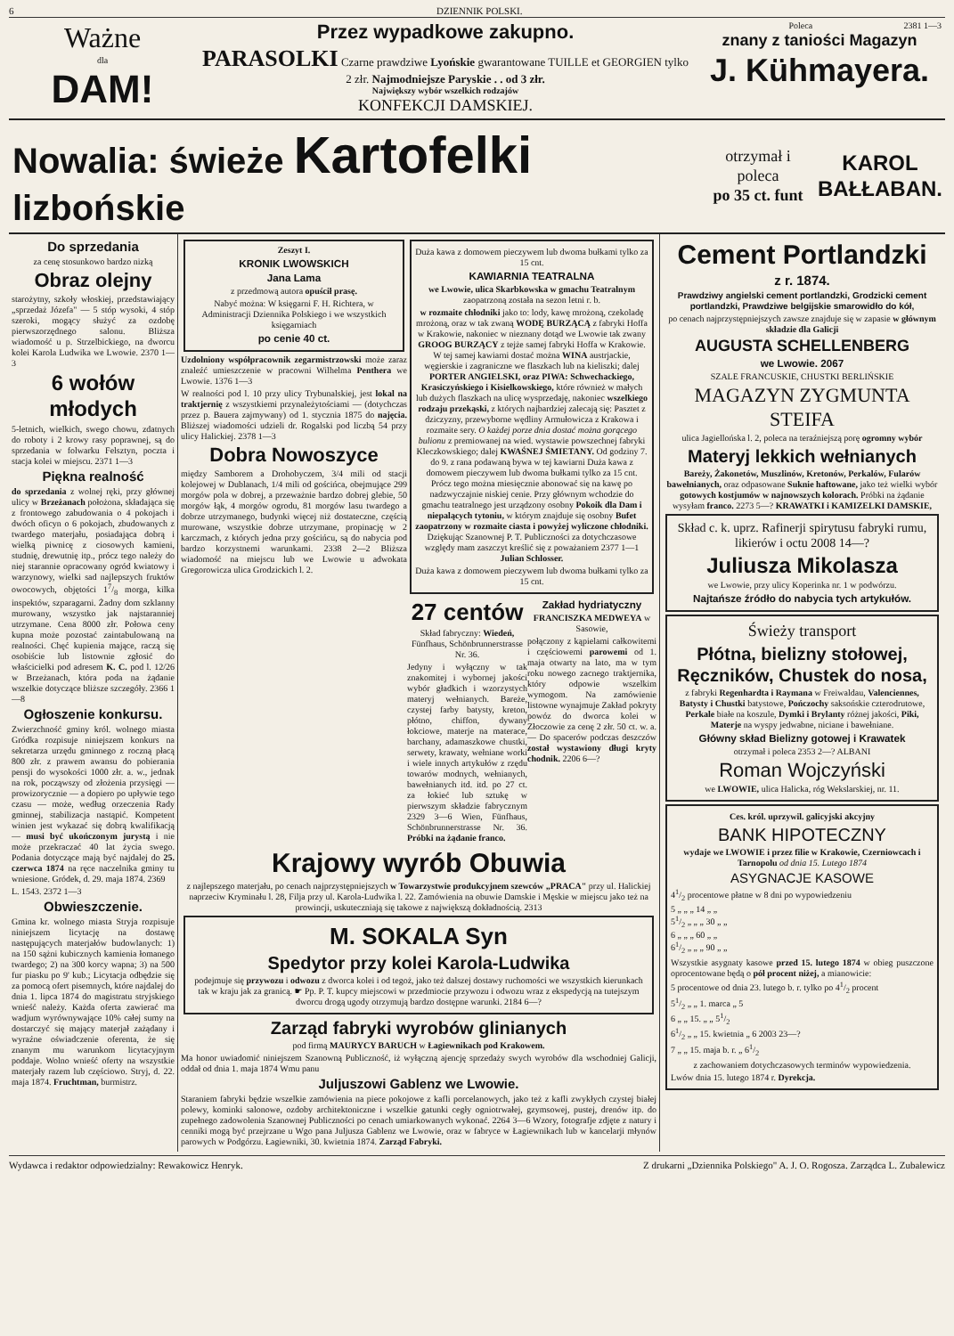6 DZIENNIK POLSKI.
Ważne
dla
DAM!
Przez wypadkowe zakupno.
PARASOLKI Czarne prawdziwe Lyońskie gwarantowane TUILLE et GEORGIEN tylko 2 złr. Najmodniejsze Paryskie . . od 3 złr.
Największy wybór wszelkich rodzajów
KONFEKCJI DAMSKIEJ.
Poleca 2381 1—3
znany z taniości Magazyn
J. Kühmayera.
Nowalia: świeże Kartofelki lizbońskie
otrzymał i poleca
po 35 ct. funt
KAROL
BAŁŁABAN.
Do sprzedania
za cenę stosunkowo bardzo nizką
Obraz olejny
starożytny, szkoły włoskiej, przedstawiający „sprzedaż Józefa" — 5 stóp wysoki, 4 stóp szeroki, mogący służyć za ozdobę pierwszorzędnego salonu. Bliższa wiadomość u p. Strzelbickiego, na dworcu kolei Karola Ludwika we Lwowie. 2370 1—3
6 wołów młodych
5-letnich, wielkich, swego chowu, zdatnych do roboty i 2 krowy rasy poprawnej, są do sprzedania w folwarku Felsztyn, poczta i stacja kolei w miejscu. 2371 1—3
Piękna realność
do sprzedania z wolnej ręki, przy głównej ulicy w Brzeżanach położona, składająca się z frontowego zabudowania o 4 pokojach i dwóch oficyn o 6 pokojach, zbudowanych z twardego materjału, posiadająca dobrą i wielką piwnicę z ciosowych kamieni, studnię, drewutnię itp., prócz tego należy do niej starannie opracowany ogród kwiatowy i warzynowy, wielki sad najlepszych fruktów owocowych, objętości 17/8 morga, kilka inspektów, szparagarni. Żadny dom szklanny murowany, wszystko jak najstaranniej utrzymane. Cena 8000 złr. Połowa ceny kupna może pozostać zaintabulowaną na realności. Chęć kupienia mające, raczą się osobiście lub listownie zgłosić do właścicielki pod adresem K. C. pod l. 12/26 w Brzeżanach, która poda na żądanie wszelkie dotyczące bliższe szczegóły. 2366 1—8
Ogłoszenie konkursu.
Zwierzchność gminy król. wolnego miasta Gródka rozpisuje niniejszem konkurs na sekretarza urzędu gminnego z roczną płacą 800 złr. z prawem awansu do pobierania pensji do wysokości 1000 złr. a. w., jednak na rok, począwszy od złożenia przysięgi — prowizorycznie — a dopiero po upływie tego czasu — może, według orzeczenia Rady gminnej, stabilizacja nastąpić. Kompetent winien jest wykazać się dobrą kwalifikacją — musi być ukończonym jurystą i nie może przekraczać 40 lat życia swego. Podania dotyczące mają być najdalej do 25. czerwca 1874 na ręce naczelnika gminy tu wniesione. Gródek, d. 29. maja 1874. 2369
L. 1543. 2372 1—3
Obwieszczenie.
Gmina kr. wolnego miasta Stryja rozpisuje niniejszem licytację na dostawę następujących materjałów budowlanych: 1) na 150 sążni kubicznych kamienia łomanego twardego; 2) na 300 korcy wapna; 3) na 500 fur piasku po 9' kub.; Licytacja odbędzie się za pomocą ofert pisemnych, które najdalej do dnia 1. lipca 1874 do magistratu stryjskiego wnieść należy. Każda oferta zawierać ma wadjum wyrównywające 10% całej sumy na dostarczyć się mający materjał zażądany i wyraźne oświadczenie oferenta, że się znanym mu warunkom licytacyjnym poddaje. Wolno wnieść oferty na wszystkie materjały razem lub częściowo. Stryj, d. 22. maja 1874. Fruchtman, burmistrz.
Zeszyt I.
KRONIK LWOWSKICH
Jana Lama
z przedmową autora opuścił prasę.
Nabyć można: W księgarni F. H. Richtera, w Administracji Dziennika Polskiego i we wszystkich księgarniach
po cenie 40 ct.
Uzdolniony współpracownik zegarmistrzowski może zaraz znaleźć umieszczenie w pracowni Wilhelma Penthera we Lwowie. 1376 1—3
W realności pod l. 10 przy ulicy Trybunalskiej, jest lokal na traktjernię z wszystkiemi przynależytościami — (dotychczas przez p. Bauera zajmywany) od 1. stycznia 1875 do najęcia. Bliższej wiadomości udzieli dr. Rogalski pod liczbą 54 przy ulicy Halickiej. 2378 1—3
Dobra Nowoszyce
między Samborem a Drohobyczem, 3/4 mili od stacji kolejowej w Dublanach, 1/4 mili od gościńca, obejmujące 299 morgów pola w dobrej, a przeważnie bardzo dobrej glebie, 50 morgów łąk, 4 morgów ogrodu, 81 morgów lasu twardego a dobrze utrzymanego, budynki więcej niż dostateczne, częścią murowane, wszystkie dobrze utrzymane, propinację w 2 karczmach, z których jedna przy gościńcu, są do nabycia pod bardzo korzystnemi warunkami. 2338 2—2 Bliższa wiadomość na miejscu lub we Lwowie u adwokata Gregorowicza ulica Grodzickich l. 2.
Duża kawa z domowem pieczywem lub dwoma bułkami tylko za 15 cnt.
KAWIARNIA TEATRALNA
we Lwowie, ulica Skarbkowska w gmachu Teatralnym zaopatrzoną została na sezon letni r. b.
w rozmaite chłodniki jako to: lody, kawę mrożoną, czekoladę mrożoną, oraz w tak zwaną WODĘ BURZĄCĄ z fabryki Hoffa w Krakowie, nakoniec w nieznany dotąd we Lwowie tak zwany GROOG BURZĄCY z tejże samej fabryki Hoffa w Krakowie. W tej samej kawiarni dostać można WINA austrjackie, węgierskie i zagraniczne we flaszkach lub na kieliszki; dalej PORTER ANGIELSKI, oraz PIWA: Schwechackiego, Krasiczyńskiego i Kisielkowskiego, które również w małych lub dużych flaszkach na ulicę wysprzedaję, nakoniec wszelkiego rodzaju przekąski, z których najbardziej zalecają się: Pasztet z dziczyzny, przewyborne wędliny Armułowicza z Krakowa i rozmaite sery. O każdej porze dnia dostać można gorącego bulionu z premiowanej na wied. wystawie powszechnej fabryki Kleczkowskiego; dalej KWAŚNEJ ŚMIETANY. Od godziny 7. do 9. z rana podawaną bywa w tej kawiarni Duża kawa z domowem pieczywem lub dwoma bułkami tylko za 15 cnt. Prócz tego można miesięcznie abonować się na kawę po nadzwyczajnie niskiej cenie. Przy głównym wchodzie do gmachu teatralnego jest urządzony osobny Pokoik dla Dam i niepalących tytoniu, w którym znajduje się osobny Bufet zaopatrzony w rozmaite ciasta i powyżej wyliczone chłodniki. Dziękując Szanownej P. T. Publiczności za dotychczasowe względy mam zaszczyt kreślić się z poważaniem 2377 1—1 Julian Schlosser.
Duża kawa z domowem pieczywem lub dwoma bułkami tylko za 15 cnt.
27 centów
Skład fabryczny: Wiedeń, Fünfhaus, Schönbrunnerstrasse Nr. 36.
Jedyny i wyłączny w tak znakomitej i wybornej jakości wybór gładkich i wzorzystych materyj wełnianych. Bareże, czystej farby batysty, kreton, płótno, chiffon, dywany łokciowe, materje na materace, barchany, adamaszkowe chustki, serwety, krawaty, wełniane worki i wiele innych artykułów z rzędu towarów modnych, wełnianych, bawełnianych itd. itd. po 27 ct. za łokieć lub sztukę w pierwszym składzie fabrycznym 2329 3—6 Wien, Fünfhaus, Schönbrunnerstrasse Nr. 36. Próbki na żądanie franco.
Zakład hydriatyczny
FRANCISZKA MEDWEYA w Sasowie,
połączony z kąpielami całkowitemi i częściowemi parowemi od 1. maja otwarty na lato, ma w tym roku nowego zacnego traktjernika, który odpowie wszelkim wymogom. Na zamówienie listowne wynajmuje Zakład pokryty powóz do dworca kolei w Złoczowie za cenę 2 złr. 50 ct. w. a. — Do spacerów podczas deszczów został wystawiony długi kryty chodnik. 2206 6—?
Krajowy wyrób Obuwia
z najlepszego materjału, po cenach najprzystępniejszych w Towarzystwie produkcyjnem szewców „PRACA" przy ul. Halickiej naprzeciw Kryminału l. 28, Filja przy ul. Karola-Ludwika l. 22. Zamówienia na obuwie Damskie i Męskie w miejscu jako też na prowincji, uskuteczniają się takowe z największą dokładnością. 2313
M. SOKALA Syn
Spedytor przy kolei Karola-Ludwika
podejmuje się przywozu i odwozu z dworca kolei i od tegoż, jako też dalszej dostawy ruchomości we wszystkich kierunkach tak w kraju jak za granicą. ☛ Pp. P. T. kupcy miejscowi w przedmiocie przywozu i odwozu wraz z ekspedycją na tutejszym dworcu drogą ugody otrzymują bardzo dostępne warunki. 2184 6—?
Zarząd fabryki wyrobów glinianych
pod firmą MAURYCY BARUCH w Łagiewnikach pod Krakowem.
Ma honor uwiadomić niniejszem Szanowną Publiczność, iż wyłączną ajencję sprzedaży swych wyrobów dla wschodniej Galicji, oddał od dnia 1. maja 1874 Wmu panu
Juljuszowi Gablenz we Lwowie.
Staraniem fabryki będzie wszelkie zamówienia na piece pokojowe z kafli porcelanowych, jako też z kafli zwykłych czystej białej polewy, kominki salonowe, ozdoby architektoniczne i wszelkie gatunki cegły ogniotrwałej, gzymsowej, pustej, drenów itp. do zupełnego zadowolenia Szanownej Publiczności po cenach umiarkowanych wykonać. 2264 3—6 Wzory, fotografje zdjęte z natury i cenniki mogą być przejrzane u Wgo pana Juljusza Gablenz we Lwowie, oraz w fabryce w Łagiewnikach lub w kancelarji młynów parowych w Podgórzu. Łagiewniki, 30. kwietnia 1874. Zarząd Fabryki.
Cement Portlandzki
z r. 1874.
Prawdziwy angielski cement portlandzki, Grodzicki cement portlandzki, Prawdziwe belgijskie smarowidło do kół,
po cenach najprzystępniejszych zawsze znajduje się w zapasie w głównym składzie dla Galicji
AUGUSTA SCHELLENBERG
we Lwowie. 2067
SZALE FRANCUSKIE, CHUSTKI BERLIŃSKIE
MAGAZYN ZYGMUNTA STEIFA
ulica Jagiellońska l. 2, poleca na teraźniejszą porę ogromny wybór
Materyj lekkich wełnianych
Bareży, Żakonetów, Muszlinów, Kretonów, Perkalów, Fularów bawełnianych, oraz odpasowane Suknie haftowane, jako też wielki wybór gotowych kostjumów w najnowszych kolorach. Próbki na żądanie wysyłam franco. 2273 5—? KRAWATKI i KAMIZELKI DAMSKIE,
Skład c. k. uprz. Rafinerji spirytusu fabryki rumu, likierów i octu 2008 14—?
Juliusza Mikolasza
we Lwowie, przy ulicy Koperinka nr. 1 w podwórzu.
Najtańsze źródło do nabycia tych artykułów.
Świeży transport
Płótna, bielizny stołowej, Ręczników, Chustek do nosa,
z fabryki Regenhardta i Raymana w Freiwaldau, Valenciennes, Batysty i Chustki batystowe, Pończochy saksońskie czterodrutowe, Perkale białe na koszule, Dymki i Brylanty różnej jakości, Piki, Materje na wyspy jedwabne, niciane i bawełniane.
Główny skład Bielizny gotowej i Krawatek
otrzymał i poleca 2353 2—? ALBANI
Roman Wojczyński
we LWOWIE, ulica Halicka, róg Wekslarskiej, nr. 11.
Ces. król. uprzywil. galicyjski akcyjny
BANK HIPOTECZNY
wydaje we LWOWIE i przez filie w Krakowie, Czerniowcach i Tarnopolu od dnia 15. Lutego 1874
ASYGNACJE KASOWE
41/2 procentowe płatne w 8 dni po wypowiedzeniu
5 „ „ „ 14 „ „
51/2 „ „ „ 30 „ „
6 „ „ „ 60 „ „
61/2 „ „ „ 90 „ „
Wszystkie asygnaty kasowe przed 15. lutego 1874 w obieg puszczone oprocentowane będą o pół procent niżej, a mianowicie:
5 procentowe od dnia 23. lutego b. r. tylko po 41/2 procent
51/2 „ „ 1. marca „ 5
6 „ „ 15. „ „ 51/2
61/2 „ „ 15. kwietnia „ 6 2003 23—?
7 „ „ 15. maja b. r. „ 61/2
z zachowaniem dotychczasowych terminów wypowiedzenia.
Lwów dnia 15. lutego 1874 r. Dyrekcja.
Wydawca i redaktor odpowiedzialny: Rewakowicz Henryk. Z drukarni „Dziennika Polskiego" A. J. O. Rogosza. Zarządca L. Zubalewicz